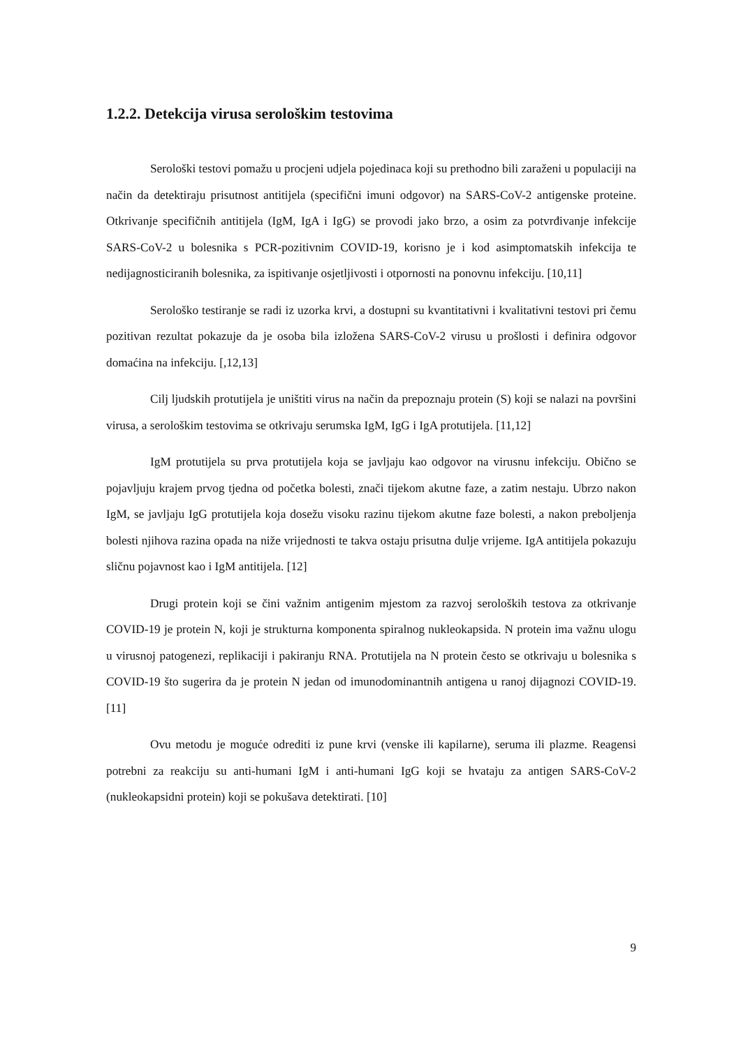1.2.2. Detekcija virusa serološkim testovima
Serološki testovi pomažu u procjeni udjela pojedinaca koji su prethodno bili zaraženi u populaciji na način da detektiraju prisutnost antitijela (specifični imuni odgovor) na SARS-CoV-2 antigenske proteine. Otkrivanje specifičnih antitijela (IgM, IgA i IgG) se provodi jako brzo, a osim za potvrđivanje infekcije SARS-CoV-2 u bolesnika s PCR-pozitivnim COVID-19, korisno je i kod asimptomatskih infekcija te nedijagnosticiranih bolesnika, za ispitivanje osjetljivosti i otpornosti na ponovnu infekciju. [10,11]
Serološko testiranje se radi iz uzorka krvi, a dostupni su kvantitativni i kvalitativni testovi pri čemu pozitivan rezultat pokazuje da je osoba bila izložena SARS-CoV-2 virusu u prošlosti i definira odgovor domaćina na infekciju. [,12,13]
Cilj ljudskih protutijela je uništiti virus na način da prepoznaju protein (S) koji se nalazi na površini virusa, a serološkim testovima se otkrivaju serumska IgM, IgG i IgA protutijela. [11,12]
IgM protutijela su prva protutijela koja se javljaju kao odgovor na virusnu infekciju. Obično se pojavljuju krajem prvog tjedna od početka bolesti, znači tijekom akutne faze, a zatim nestaju. Ubrzo nakon IgM, se javljaju IgG protutijela koja dosežu visoku razinu tijekom akutne faze bolesti, a nakon preboljenja bolesti njihova razina opada na niže vrijednosti te takva ostaju prisutna dulje vrijeme. IgA antitijela pokazuju sličnu pojavnost kao i IgM antitijela. [12]
Drugi protein koji se čini važnim antigenim mjestom za razvoj seroloških testova za otkrivanje COVID-19 je protein N, koji je strukturna komponenta spiralnog nukleokapsida. N protein ima važnu ulogu u virusnoj patogenezi, replikaciji i pakiranju RNA. Protutijela na N protein često se otkrivaju u bolesnika s COVID-19 što sugerira da je protein N jedan od imunodominantnih antigena u ranoj dijagnozi COVID-19. [11]
Ovu metodu je moguće odrediti iz pune krvi (venske ili kapilarne), seruma ili plazme. Reagensi potrebni za reakciju su anti-humani IgM i anti-humani IgG koji se hvataju za antigen SARS-CoV-2 (nukleokapsidni protein) koji se pokušava detektirati. [10]
9